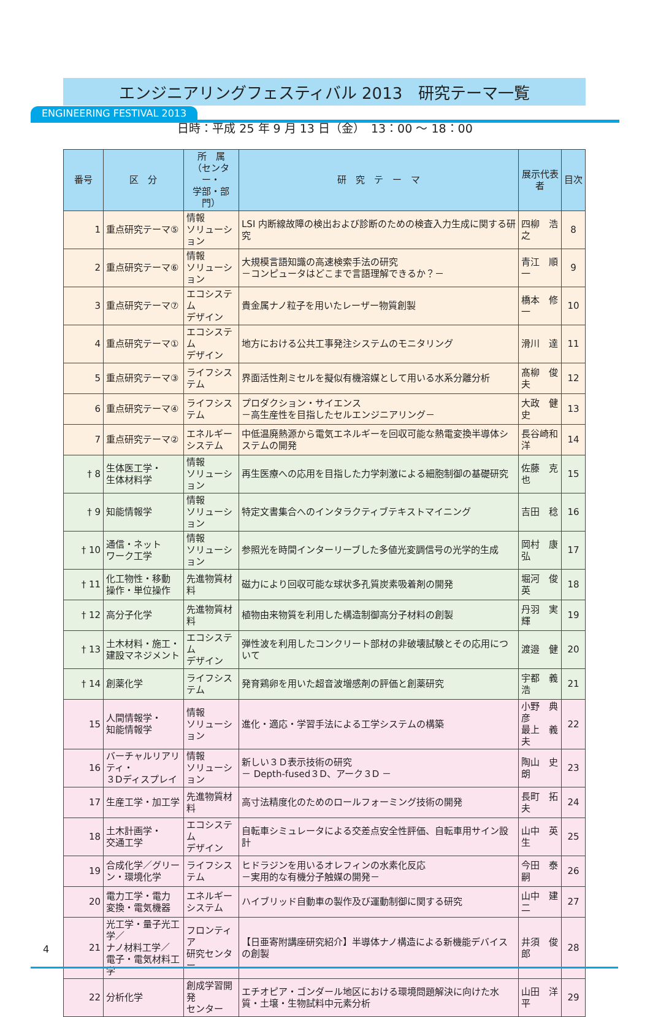ENGINEERING FESTIVAL 2013
エンジニアリングフェスティバル 2013　研究テーマ一覧
日時：平成 25 年 9 月 13 日（金）　13：00 ～ 18：00
| 番号 | 区 分 | 所 属 （センター・ 学部・部門） | 研 究 テ ー マ | 展示代表者 | 目次 |
| --- | --- | --- | --- | --- | --- |
| 1 | 重点研究テーマ⑤ | 情報 ソリューション | LSI 内断線故障の検出および診断のための検査入力生成に関する研究 | 四柳 浩之 | 8 |
| 2 | 重点研究テーマ⑥ | 情報 ソリューション | 大規模言語知識の高速検索手法の研究 －コンピュータはどこまで言語理解できるか？－ | 青江 順一 | 9 |
| 3 | 重点研究テーマ⑦ | エコシステム デザイン | 貴金属ナノ粒子を用いたレーザー物質創製 | 橋本 修一 | 10 |
| 4 | 重点研究テーマ① | エコシステム デザイン | 地方における公共工事発注システムのモニタリング | 滑川 達 | 11 |
| 5 | 重点研究テーマ③ | ライフシステム | 界面活性剤ミセルを擬似有機溶媒として用いる水系分離分析 | 髙柳 俊夫 | 12 |
| 6 | 重点研究テーマ④ | ライフシステム | プロダクション・サイエンス －高生産性を目指したセルエンジニアリング－ | 大政 健史 | 13 |
| 7 | 重点研究テーマ② | エネルギー システム | 中低温廃熱源から電気エネルギーを回収可能な熱電変換半導体システムの開発 | 長谷崎和洋 | 14 |
| † 8 | 生体医工学・ 生体材料学 | 情報 ソリューション | 再生医療への応用を目指した力学刺激による細胞制御の基礎研究 | 佐藤 克也 | 15 |
| † 9 | 知能情報学 | 情報 ソリューション | 特定文書集合へのインタラクティブテキストマイニング | 吉田 稔 | 16 |
| † 10 | 通信・ネット ワーク工学 | 情報 ソリューション | 参照光を時間インターリーブした多値光変調信号の光学的生成 | 岡村 康弘 | 17 |
| † 11 | 化工物性・移動 操作・単位操作 | 先進物質材料 | 磁力により回収可能な球状多孔質炭素吸着剤の開発 | 堀河 俊英 | 18 |
| † 12 | 高分子化学 | 先進物質材料 | 植物由来物質を利用した構造制御高分子材料の創製 | 丹羽 実輝 | 19 |
| † 13 | 土木材料・施工・ 建設マネジメント | エコシステム デザイン | 弾性波を利用したコンクリート部材の非破壊試験とその応用について | 渡邉 健 | 20 |
| † 14 | 創薬化学 | ライフシステム | 発育鶏卵を用いた超音波増感剤の評価と創薬研究 | 宇都 義浩 | 21 |
| 15 | 人間情報学・ 知能情報学 | 情報 ソリューション | 進化・適応・学習手法による工学システムの構築 | 小野 典彦 最上 義夫 | 22 |
| 16 | バーチャルリアリティ・ ３Dディスプレイ | 情報 ソリューション | 新しい３Ｄ表示技術の研究 － Depth-fused３D、アーク３D － | 陶山 史朗 | 23 |
| 17 | 生産工学・加工学 | 先進物質材料 | 高寸法精度化のためのロールフォーミング技術の開発 | 長町 拓夫 | 24 |
| 18 | 土木計画学・ 交通工学 | エコシステム デザイン | 自転車シミュレータによる交差点安全性評価、自転車用サイン設計 | 山中 英生 | 25 |
| 19 | 合成化学／グリー ン・環境化学 | ライフシステム | ヒドラジンを用いるオレフィンの水素化反応 －実用的な有機分子触媒の開発－ | 今田 泰嗣 | 26 |
| 20 | 電力工学・電力 変換・電気機器 | エネルギー システム | ハイブリッド自動車の製作及び運動制御に関する研究 | 山中 建二 | 27 |
| 21 | 光工学・量子光工学／ ナノ材料工学／ 電子・電気材料工学 | フロンティア 研究センター | 【日亜寄附講座研究紹介】半導体ナノ構造による新機能デバイスの創製 | 井須 俊郎 | 28 |
| 22 | 分析化学 | 創成学習開発 センター | エチオピア・ゴンダール地区における環境問題解決に向けた水質・土壌・生物試料中元素分析 | 山田 洋平 | 29 |
4